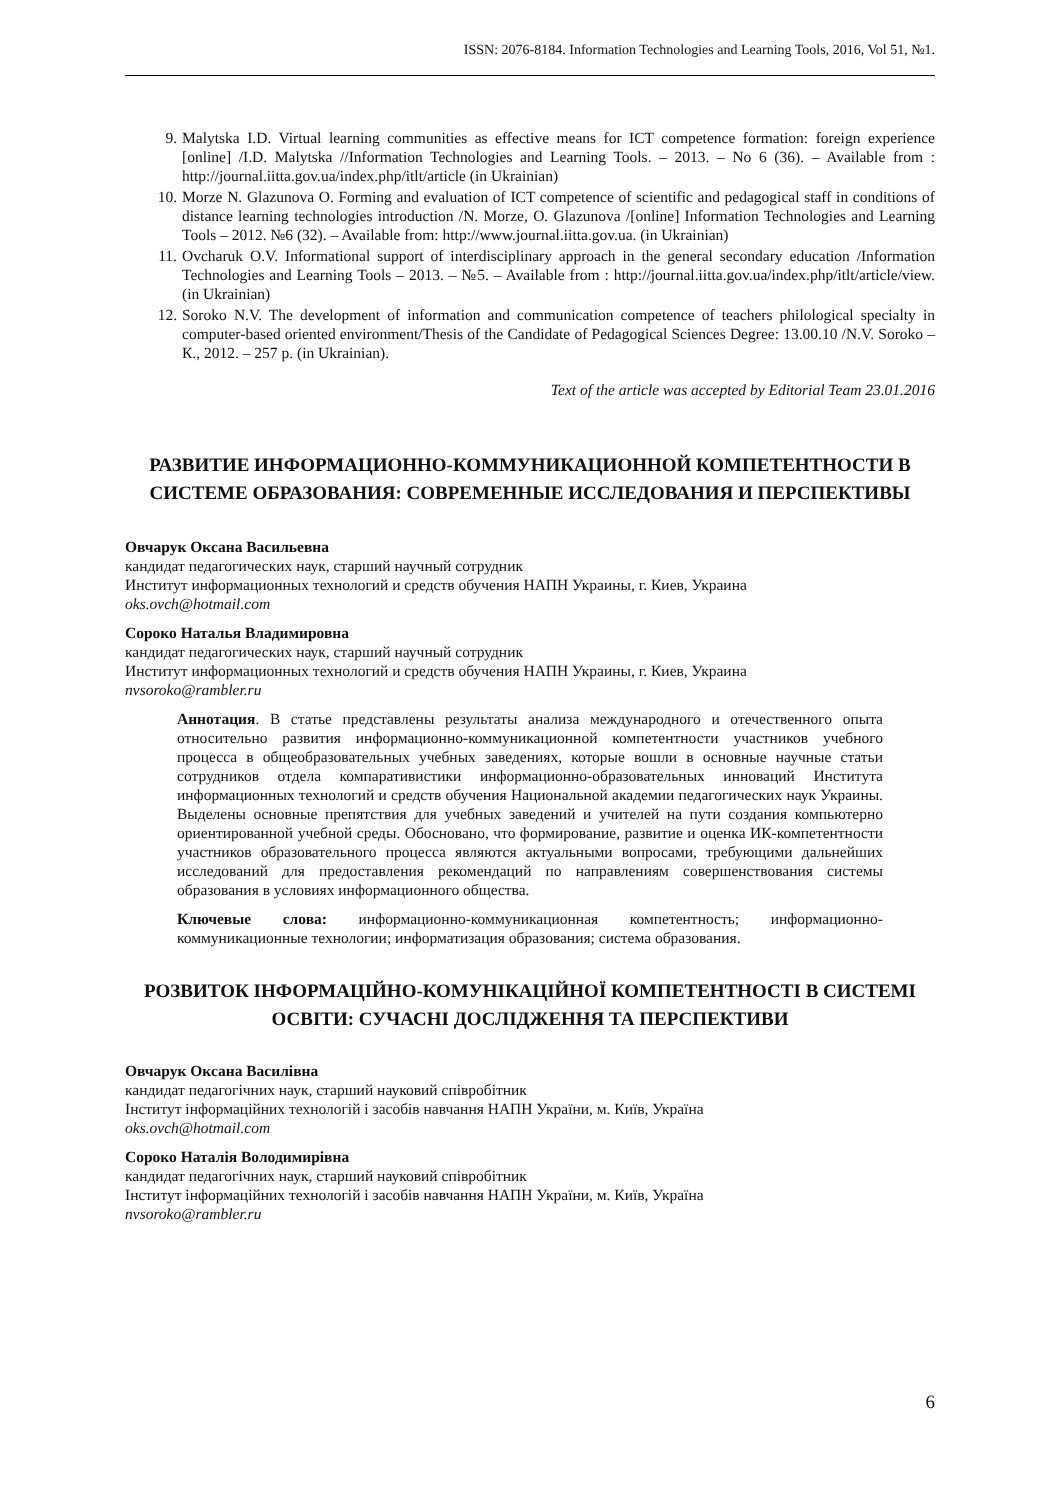ISSN: 2076-8184. Information Technologies and Learning Tools, 2016, Vol 51, №1.
9. Malytska I.D. Virtual learning communities as effective means for ICT competence formation: foreign experience [online] /I.D. Malytska //Information Technologies and Learning Tools. – 2013. – No 6 (36). – Available from : http://journal.iitta.gov.ua/index.php/itlt/article (in Ukrainian)
10. Morze N. Glazunova O. Forming and evaluation of ICT competence of scientific and pedagogical staff in conditions of distance learning technologies introduction /N. Morze, O. Glazunova /[online] Information Technologies and Learning Tools – 2012. №6 (32). – Available from: http://www.journal.iitta.gov.ua. (in Ukrainian)
11. Ovcharuk O.V. Informational support of interdisciplinary approach in the general secondary education /Information Technologies and Learning Tools – 2013. – №5. – Available from : http://journal.iitta.gov.ua/index.php/itlt/article/view. (in Ukrainian)
12. Soroko N.V. The development of information and communication competence of teachers philological specialty in computer-based oriented environment/Thesis of the Candidate of Pedagogical Sciences Degree: 13.00.10 /N.V. Soroko – К., 2012. – 257 p. (in Ukrainian).
Text of the article was accepted by Editorial Team 23.01.2016
РАЗВИТИЕ ИНФОРМАЦИОННО-КОММУНИКАЦИОННОЙ КОМПЕТЕНТНОСТИ В СИСТЕМЕ ОБРАЗОВАНИЯ: СОВРЕМЕННЫЕ ИССЛЕДОВАНИЯ И ПЕРСПЕКТИВЫ
Овчарук Оксана Васильевна
кандидат педагогических наук, старший научный сотрудник
Институт информационных технологий и средств обучения НАПН Украины, г. Киев, Украина
oks.ovch@hotmail.com
Сороко Наталья Владимировна
кандидат педагогических наук, старший научный сотрудник
Институт информационных технологий и средств обучения НАПН Украины, г. Киев, Украина
nvsoroko@rambler.ru
Аннотация. В статье представлены результаты анализа международного и отечественного опыта относительно развития информационно-коммуникационной компетентности участников учебного процесса в общеобразовательных учебных заведениях, которые вошли в основные научные статьи сотрудников отдела компаративистики информационно-образовательных инноваций Института информационных технологий и средств обучения Национальной академии педагогических наук Украины. Выделены основные препятствия для учебных заведений и учителей на пути создания компьютерно ориентированной учебной среды. Обосновано, что формирование, развитие и оценка ИК-компетентности участников образовательного процесса являются актуальными вопросами, требующими дальнейших исследований для предоставления рекомендаций по направлениям совершенствования системы образования в условиях информационного общества.
Ключевые слова: информационно-коммуникационная компетентность; информационно-коммуникационные технологии; информатизация образования; система образования.
РОЗВИТОК ІНФОРМАЦІЙНО-КОМУНІКАЦІЙНОЇ КОМПЕТЕНТНОСТІ В СИСТЕМІ ОСВІТИ: СУЧАСНІ ДОСЛІДЖЕННЯ ТА ПЕРСПЕКТИВИ
Овчарук Оксана Василівна
кандидат педагогічних наук, старший науковий співробітник
Інститут інформаційних технологій і засобів навчання НАПН України, м. Київ, Україна
oks.ovch@hotmail.com
Сороко Наталія Володимирівна
кандидат педагогічних наук, старший науковий співробітник
Інститут інформаційних технологій і засобів навчання НАПН України, м. Київ, Україна
nvsoroko@rambler.ru
6